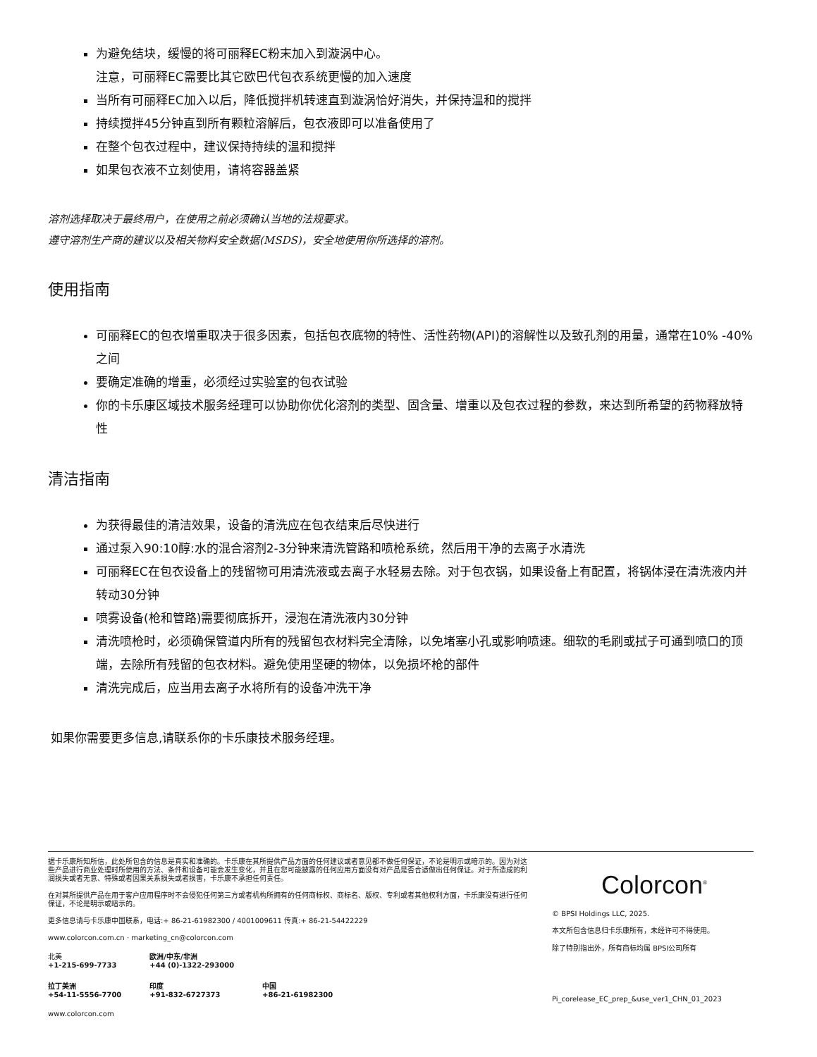为避免结块，缓慢的将可丽释EC粉末加入到漩涡中心。
注意，可丽释EC需要比其它欧巴代包衣系统更慢的加入速度
当所有可丽释EC加入以后，降低搅拌机转速直到漩涡恰好消失，并保持温和的搅拌
持续搅拌45分钟直到所有颗粒溶解后，包衣液即可以准备使用了
在整个包衣过程中，建议保持持续的温和搅拌
如果包衣液不立刻使用，请将容器盖紧
溶剂选择取决于最终用户，在使用之前必须确认当地的法规要求。
遵守溶剂生产商的建议以及相关物料安全数据(MSDS)，安全地使用你所选择的溶剂。
使用指南
可丽释EC的包衣增重取决于很多因素，包括包衣底物的特性、活性药物(API)的溶解性以及致孔剂的用量，通常在10% -40%之间
要确定准确的增重，必须经过实验室的包衣试验
你的卡乐康区域技术服务经理可以协助你优化溶剂的类型、固含量、增重以及包衣过程的参数，来达到所希望的药物释放特性
清洁指南
为获得最佳的清洁效果，设备的清洗应在包衣结束后尽快进行
通过泵入90:10醇:水的混合溶剂2-3分钟来清洗管路和喷枪系统，然后用干净的去离子水清洗
可丽释EC在包衣设备上的残留物可用清洗液或去离子水轻易去除。对于包衣锅，如果设备上有配置，将锅体浸在清洗液内并转动30分钟
喷雾设备(枪和管路)需要彻底拆开，浸泡在清洗液内30分钟
清洗喷枪时，必须确保管道内所有的残留包衣材料完全清除，以免堵塞小孔或影响喷速。细软的毛刷或拭子可通到喷口的顶端，去除所有残留的包衣材料。避免使用坚硬的物体，以免损坏枪的部件
清洗完成后，应当用去离子水将所有的设备冲洗干净
如果你需要更多信息,请联系你的卡乐康技术服务经理。
据卡乐康所知所信，此处所包含的信息是真实和准确的。卡乐康在其所提供产品方面的任何建议或者意见都不做任何保证，不论是明示或暗示的。因为对这些产品进行商业处理时所使用的方法、条件和设备可能会发生变化，并且在您可能披露的任何应用方面没有对产品是否合适做出任何保证。对于所造成的利润损失或者无意、特殊或者因果关系损失或者损害，卡乐康不承担任何责任。
在对其所提供产品在用于客户应用程序时不会侵犯任何第三方或者机构所拥有的任何商标权、商标名、版权、专利或者其他权利方面，卡乐康没有进行任何保证，不论是明示或暗示的。
更多信息请与卡乐康中国联系，电话:+ 86-21-61982300 / 4001009611 传真:+ 86-21-54422229
www.colorcon.com.cn · marketing_cn@colorcon.com
| 北美 +1-215-699-7733 | 欧洲/中东/非洲 +44 (0)-1322-293000 | |
| 拉丁美洲 +54-11-5556-7700 | 印度 +91-832-6727373 | 中国 +86-21-61982300 |
www.colorcon.com
Colorcon<sup>®</sup>
© BPSI Holdings LLC, 2025.
本文所包含信息归卡乐康所有，未经许可不得使用。
除了特别指出外，所有商标均属 BPSI公司所有
Pi_corelease_EC_prep_&use_ver1_CHN_01_2023